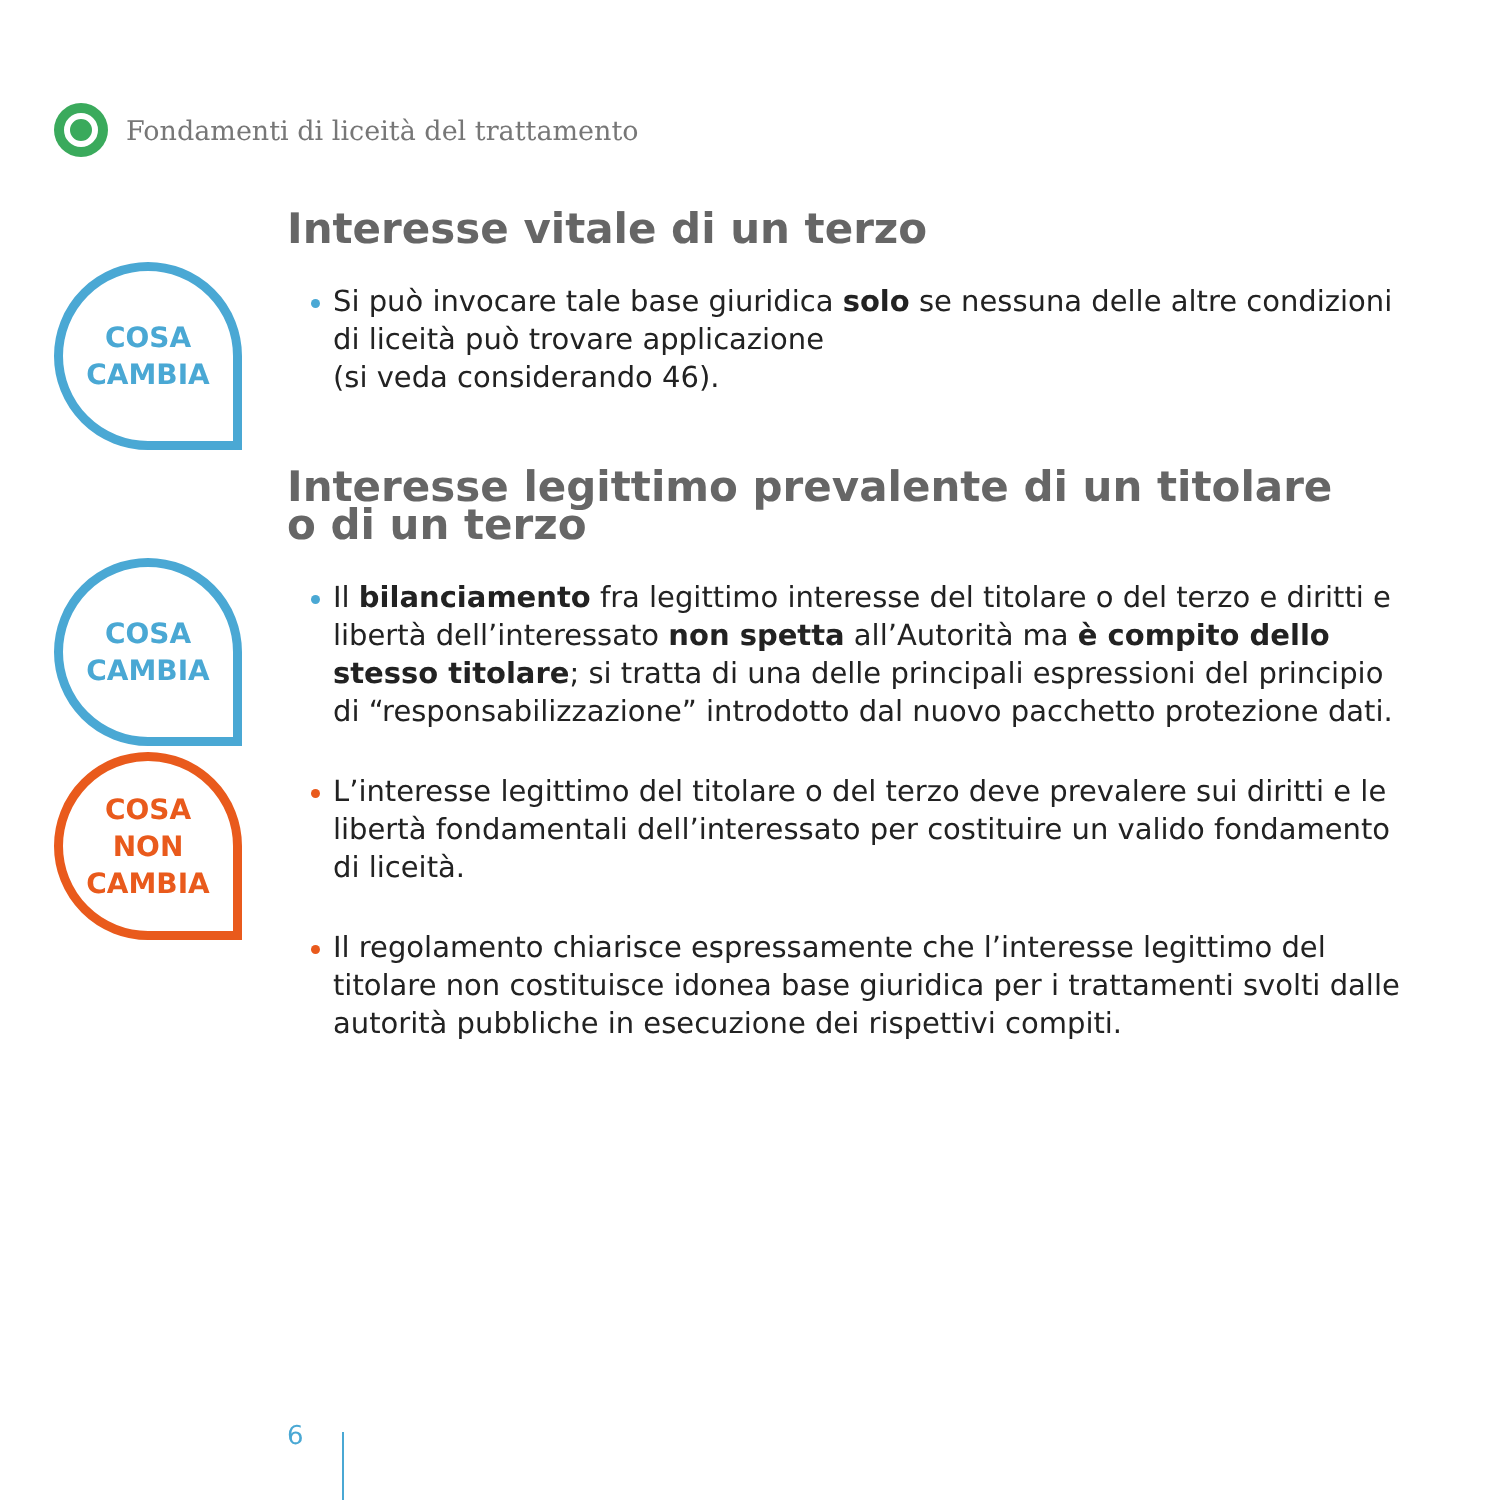Fondamenti di liceità del trattamento
Interesse vitale di un terzo
COSA
CAMBIA
Si può invocare tale base giuridica solo se nessuna delle altre condizioni di liceità può trovare applicazione
(si veda considerando 46).
Interesse legittimo prevalente di un titolare
o di un terzo
COSA
CAMBIA
Il bilanciamento fra legittimo interesse del titolare o del terzo e diritti e libertà dell’interessato non spetta all’Autorità ma è compito dello stesso titolare; si tratta di una delle principali espressioni del principio di “responsabilizzazione” introdotto dal nuovo pacchetto protezione dati.
COSA
NON
CAMBIA
L’interesse legittimo del titolare o del terzo deve prevalere sui diritti e le libertà fondamentali dell’interessato per costituire un valido fondamento di liceità.
Il regolamento chiarisce espressamente che l’interesse legittimo del titolare non costituisce idonea base giuridica per i trattamenti svolti dalle autorità pubbliche in esecuzione dei rispettivi compiti.
6